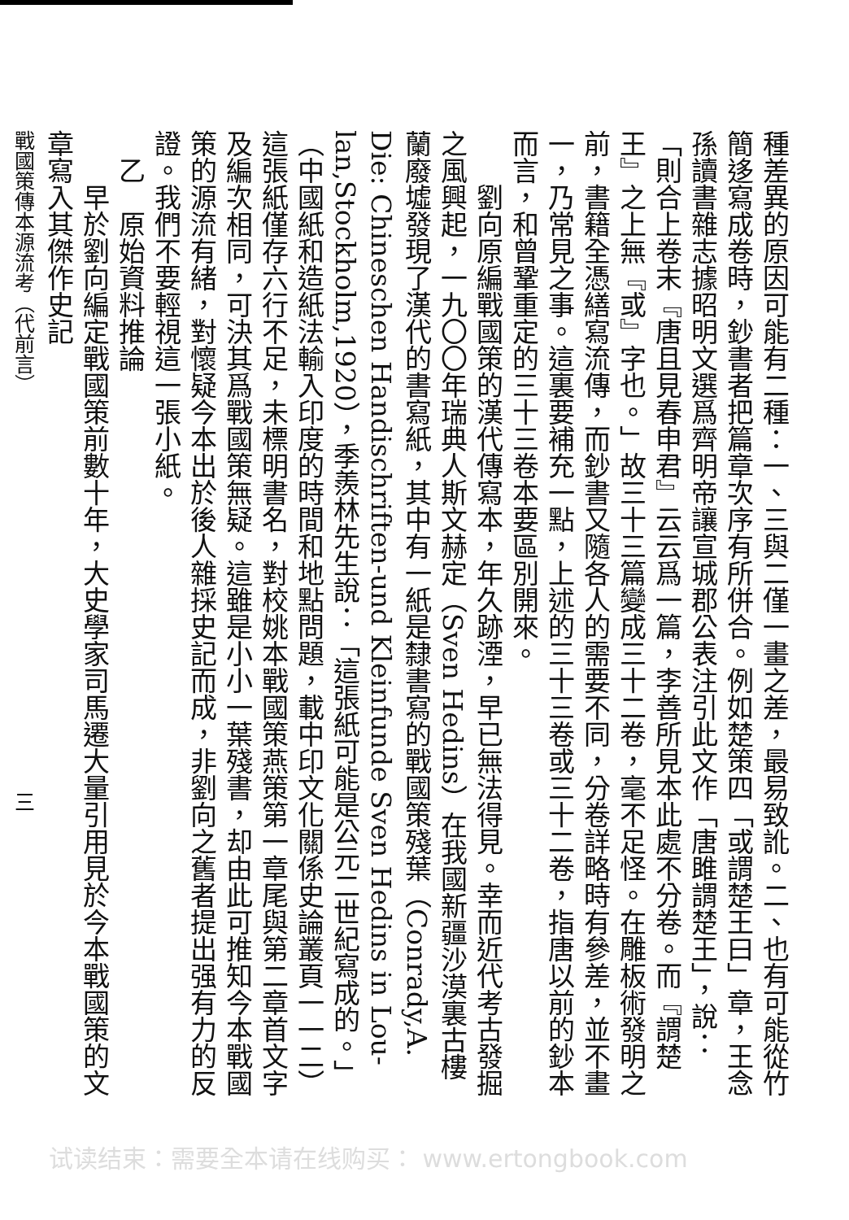種差異的原因可能有二種：一、三與二僅一畫之差，最易致訛。二、也有可能從竹簡迻寫成卷時，鈔書者把篇章次序有所併合。例如楚策四「或謂楚王曰」章，王念孫讀書雜志據昭明文選爲齊明帝讓宣城郡公表注引此文作「唐雎謂楚王」，說：「則合上卷末『唐且見春申君』云云爲一篇，李善所見本此處不分卷。而『謂楚王』之上無『或』字也。」故三十三篇變成三十二卷，毫不足怪。在雕板術發明之前，書籍全憑繕寫流傳，而鈔書又隨各人的需要不同，分卷詳略時有參差，並不畫一，乃常見之事。這裏要補充一點，上述的三十三卷或三十二卷，指唐以前的鈔本而言，和曾鞏重定的三十三卷本要區別開來。
　　劉向原編戰國策的漢代傳寫本，年久跡湮，早已無法得見。幸而近代考古發掘之風興起，一九〇〇年瑞典人斯文赫定（Sven Hedins）在我國新疆沙漠裏古樓蘭廢墟發現了漢代的書寫紙，其中有一紙是隸書寫的戰國策殘葉（Conrady,A. Die: Chineschen Handischriften-und Kleinfunde Sven Hedins in Lou-lan,Stockholm,1920），季羨林先生說：「這張紙可能是公元二世紀寫成的。」（中國紙和造紙法輸入印度的時間和地點問題，載中印文化關係史論叢頁一一二）這張紙僅存六行不足，未標明書名，對校姚本戰國策燕策第一章尾與第二章首文字及編次相同，可決其爲戰國策無疑。這雖是小小一葉殘書，却由此可推知今本戰國策的源流有緒，對懷疑今本出於後人雜採史記而成，非劉向之舊者提出强有力的反證。我們不要輕視這一張小紙。
　乙　原始資料推論
　　早於劉向編定戰國策前數十年，大史學家司馬遷大量引用見於今本戰國策的文章寫入其傑作史記
戰國策傳本源流考（代前言）　　　　　　　　　　　　　　　　　　　　三
试读结束：需要全本请在线购买： www.ertongbook.com